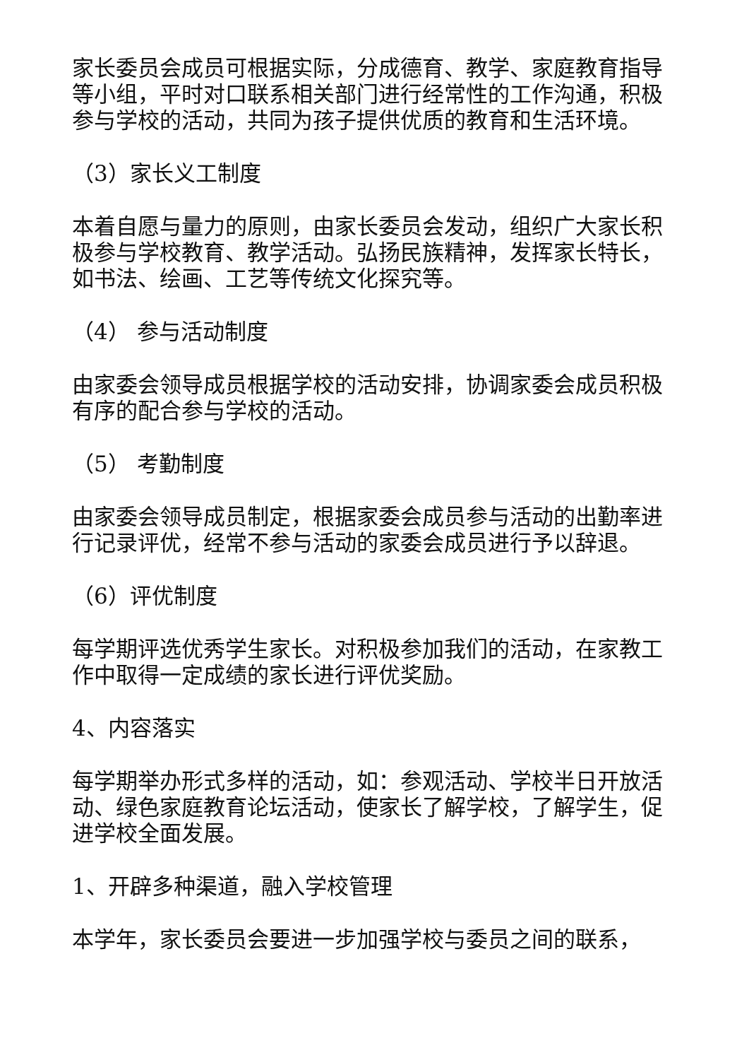家长委员会成员可根据实际，分成德育、教学、家庭教育指导等小组，平时对口联系相关部门进行经常性的工作沟通，积极参与学校的活动，共同为孩子提供优质的教育和生活环境。
（3）家长义工制度
本着自愿与量力的原则，由家长委员会发动，组织广大家长积极参与学校教育、教学活动。弘扬民族精神，发挥家长特长，如书法、绘画、工艺等传统文化探究等。
（4） 参与活动制度
由家委会领导成员根据学校的活动安排，协调家委会成员积极有序的配合参与学校的活动。
（5） 考勤制度
由家委会领导成员制定，根据家委会成员参与活动的出勤率进行记录评优，经常不参与活动的家委会成员进行予以辞退。
（6）评优制度
每学期评选优秀学生家长。对积极参加我们的活动，在家教工作中取得一定成绩的家长进行评优奖励。
4、内容落实
每学期举办形式多样的活动，如：参观活动、学校半日开放活动、绿色家庭教育论坛活动，使家长了解学校，了解学生，促进学校全面发展。
1、开辟多种渠道，融入学校管理
本学年，家长委员会要进一步加强学校与委员之间的联系，